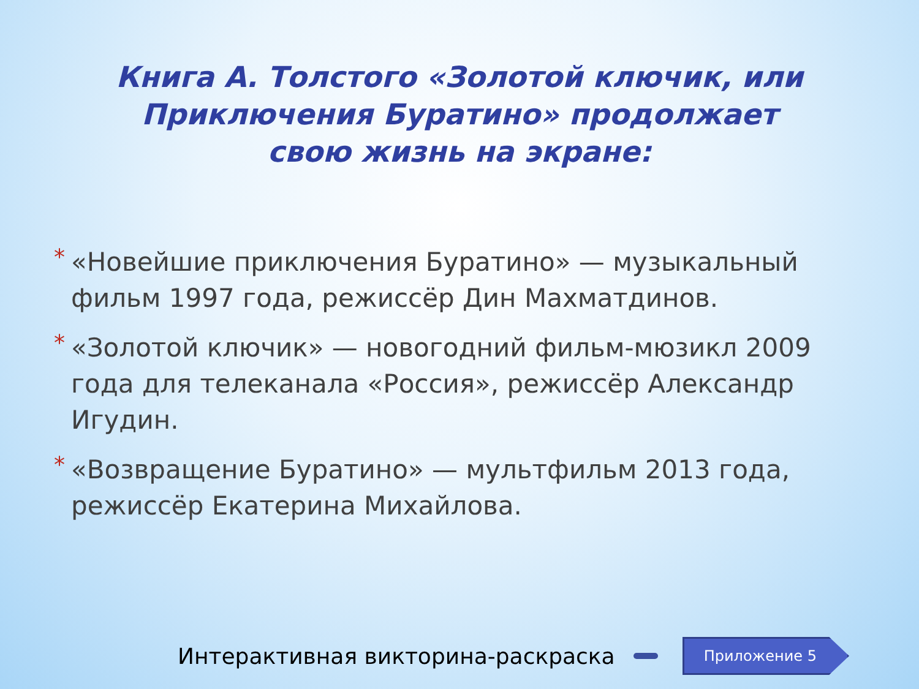Книга А. Толстого «Золотой ключик, или Приключения Буратино» продолжает свою жизнь на экране:
* «Новейшие приключения Буратино» — музыкальный фильм 1997 года, режиссёр Дин Махматдинов.
* «Золотой ключик» — новогодний фильм-мюзикл 2009 года для телеканала «Россия», режиссёр Александр Игудин.
* «Возвращение Буратино» — мультфильм 2013 года, режиссёр Екатерина Михайлова.
Интерактивная викторина-раскраска
Приложение 5